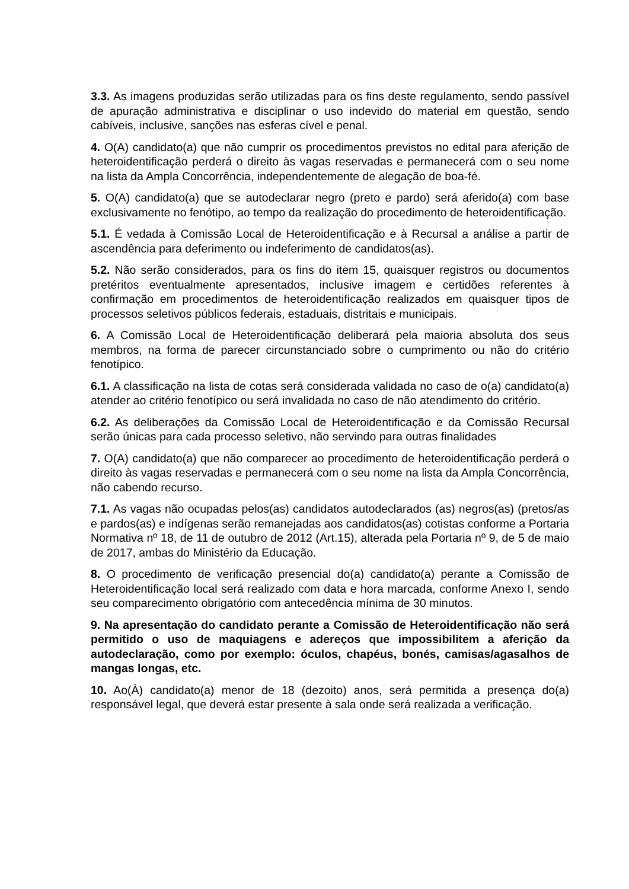3.3. As imagens produzidas serão utilizadas para os fins deste regulamento, sendo passível de apuração administrativa e disciplinar o uso indevido do material em questão, sendo cabíveis, inclusive, sanções nas esferas cível e penal.
4. O(A) candidato(a) que não cumprir os procedimentos previstos no edital para aferição de heteroidentificação perderá o direito às vagas reservadas e permanecerá com o seu nome na lista da Ampla Concorrência, independentemente de alegação de boa-fé.
5. O(A) candidato(a) que se autodeclarar negro (preto e pardo) será aferido(a) com base exclusivamente no fenótipo, ao tempo da realização do procedimento de heteroidentificação.
5.1. É vedada à Comissão Local de Heteroidentificação e à Recursal a análise a partir de ascendência para deferimento ou indeferimento de candidatos(as).
5.2. Não serão considerados, para os fins do item 15, quaisquer registros ou documentos pretéritos eventualmente apresentados, inclusive imagem e certidões referentes à confirmação em procedimentos de heteroidentificação realizados em quaisquer tipos de processos seletivos públicos federais, estaduais, distritais e municipais.
6. A Comissão Local de Heteroidentificação deliberará pela maioria absoluta dos seus membros, na forma de parecer circunstanciado sobre o cumprimento ou não do critério fenotípico.
6.1. A classificação na lista de cotas será considerada validada no caso de o(a) candidato(a) atender ao critério fenotípico ou será invalidada no caso de não atendimento do critério.
6.2. As deliberações da Comissão Local de Heteroidentificação e da Comissão Recursal serão únicas para cada processo seletivo, não servindo para outras finalidades
7. O(A) candidato(a) que não comparecer ao procedimento de heteroidentificação perderá o direito às vagas reservadas e permanecerá com o seu nome na lista da Ampla Concorrência, não cabendo recurso.
7.1. As vagas não ocupadas pelos(as) candidatos autodeclarados (as) negros(as) (pretos/as e pardos(as) e indígenas serão remanejadas aos candidatos(as) cotistas conforme a Portaria Normativa nº 18, de 11 de outubro de 2012 (Art.15), alterada pela Portaria nº 9, de 5 de maio de 2017, ambas do Ministério da Educação.
8. O procedimento de verificação presencial do(a) candidato(a) perante a Comissão de Heteroidentificação local será realizado com data e hora marcada, conforme Anexo I, sendo seu comparecimento obrigatório com antecedência mínima de 30 minutos.
9. Na apresentação do candidato perante a Comissão de Heteroidentificação não será permitido o uso de maquiagens e adereços que impossibilitem a aferição da autodeclaração, como por exemplo: óculos, chapéus, bonés, camisas/agasalhos de mangas longas, etc.
10. Ao(À) candidato(a) menor de 18 (dezoito) anos, será permitida a presença do(a) responsável legal, que deverá estar presente à sala onde será realizada a verificação.